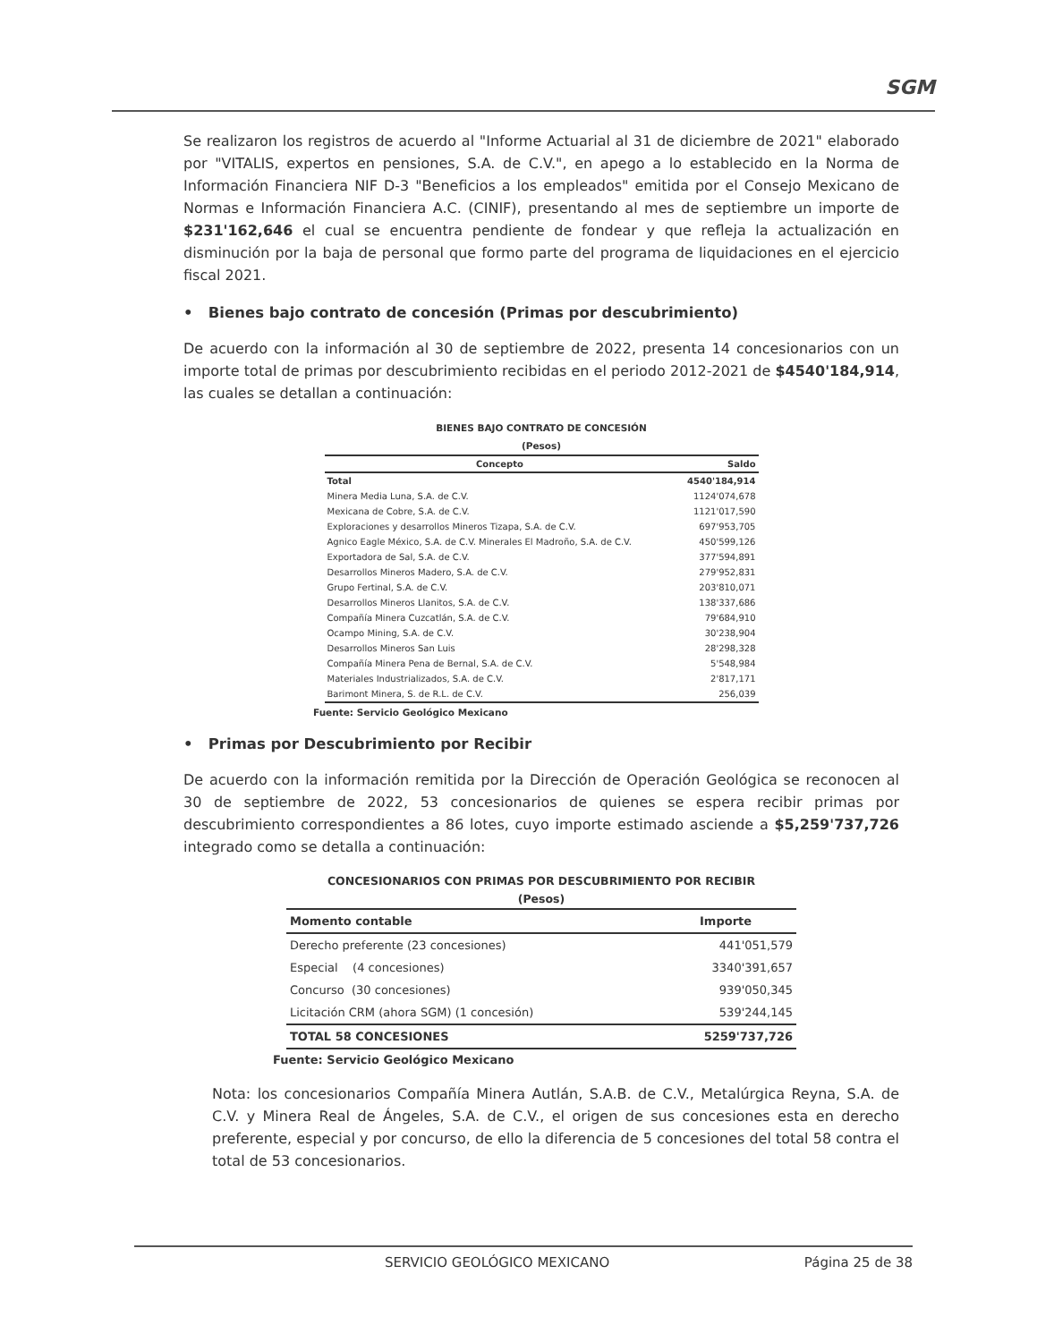SGM
Se realizaron los registros de acuerdo al "Informe Actuarial al 31 de diciembre de 2021" elaborado por "VITALIS, expertos en pensiones, S.A. de C.V.", en apego a lo establecido en la Norma de Información Financiera NIF D-3 "Beneficios a los empleados" emitida por el Consejo Mexicano de Normas e Información Financiera A.C. (CINIF), presentando al mes de septiembre un importe de $231'162,646 el cual se encuentra pendiente de fondear y que refleja la actualización en disminución por la baja de personal que formo parte del programa de liquidaciones en el ejercicio fiscal 2021.
• Bienes bajo contrato de concesión (Primas por descubrimiento)
De acuerdo con la información al 30 de septiembre de 2022, presenta 14 concesionarios con un importe total de primas por descubrimiento recibidas en el periodo 2012-2021 de $4540'184,914, las cuales se detallan a continuación:
BIENES BAJO CONTRATO DE CONCESIÓN
(Pesos)
| Concepto | Saldo |
| --- | --- |
| Total | 4540'184,914 |
| Minera Media Luna, S.A. de C.V. | 1124'074,678 |
| Mexicana de Cobre, S.A. de C.V. | 1121'017,590 |
| Exploraciones y desarrollos Mineros Tizapa, S.A. de C.V. | 697'953,705 |
| Agnico Eagle México, S.A. de C.V. Minerales El Madroño, S.A. de C.V. | 450'599,126 |
| Exportadora de Sal, S.A. de C.V. | 377'594,891 |
| Desarrollos Mineros Madero, S.A. de C.V. | 279'952,831 |
| Grupo Fertinal, S.A. de C.V. | 203'810,071 |
| Desarrollos Mineros Llanitos, S.A. de C.V. | 138'337,686 |
| Compañía Minera Cuzcatlán, S.A. de C.V. | 79'684,910 |
| Ocampo Mining, S.A. de C.V. | 30'238,904 |
| Desarrollos Mineros San Luis | 28'298,328 |
| Compañía Minera Pena de Bernal, S.A. de C.V. | 5'548,984 |
| Materiales Industrializados, S.A. de C.V. | 2'817,171 |
| Barimont Minera, S. de R.L. de C.V. | 256,039 |
Fuente: Servicio Geológico Mexicano
• Primas por Descubrimiento por Recibir
De acuerdo con la información remitida por la Dirección de Operación Geológica se reconocen al 30 de septiembre de 2022, 53 concesionarios de quienes se espera recibir primas por descubrimiento correspondientes a 86 lotes, cuyo importe estimado asciende a $5,259'737,726 integrado como se detalla a continuación:
CONCESIONARIOS CON PRIMAS POR DESCUBRIMIENTO POR RECIBIR
(Pesos)
| Momento contable | Importe |
| --- | --- |
| Derecho preferente (23 concesiones) | 441'051,579 |
| Especial (4 concesiones) | 3340'391,657 |
| Concurso (30 concesiones) | 939'050,345 |
| Licitación CRM (ahora SGM) (1 concesión) | 539'244,145 |
| TOTAL 58 CONCESIONES | 5259'737,726 |
Fuente: Servicio Geológico Mexicano
Nota: los concesionarios Compañía Minera Autlán, S.A.B. de C.V., Metalúrgica Reyna, S.A. de C.V. y Minera Real de Ángeles, S.A. de C.V., el origen de sus concesiones esta en derecho preferente, especial y por concurso, de ello la diferencia de 5 concesiones del total 58 contra el total de 53 concesionarios.
SERVICIO GEOLÓGICO MEXICANO Página 25 de 38